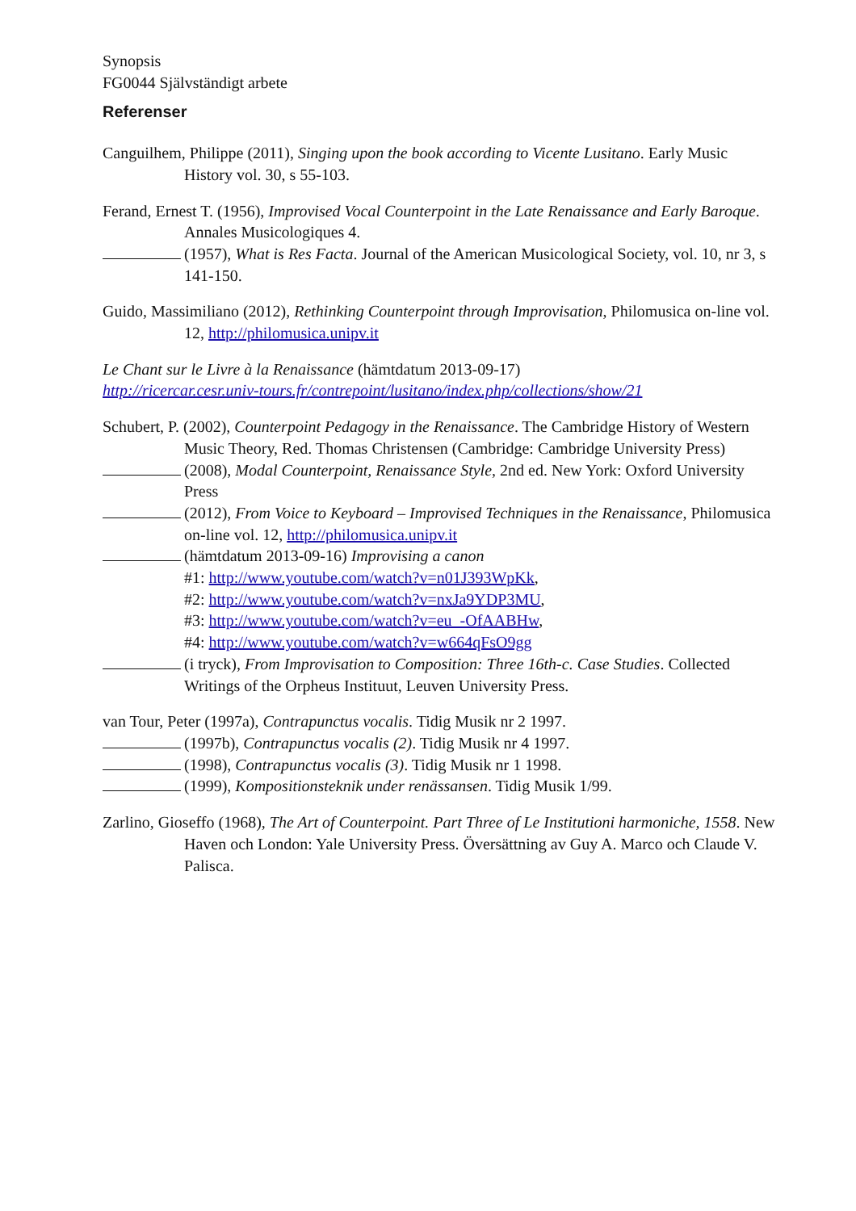Synopsis
FG0044 Självständigt arbete
Referenser
Canguilhem, Philippe (2011), Singing upon the book according to Vicente Lusitano. Early Music History vol. 30, s 55-103.
Ferand, Ernest T. (1956), Improvised Vocal Counterpoint in the Late Renaissance and Early Baroque. Annales Musicologiques 4.
(1957), What is Res Facta. Journal of the American Musicological Society, vol. 10, nr 3, s 141-150.
Guido, Massimiliano (2012), Rethinking Counterpoint through Improvisation, Philomusica on-line vol. 12, http://philomusica.unipv.it
Le Chant sur le Livre à la Renaissance (hämtdatum 2013-09-17)
http://ricercar.cesr.univ-tours.fr/contrepoint/lusitano/index.php/collections/show/21
Schubert, P. (2002), Counterpoint Pedagogy in the Renaissance. The Cambridge History of Western Music Theory, Red. Thomas Christensen (Cambridge: Cambridge University Press)
(2008), Modal Counterpoint, Renaissance Style, 2nd ed. New York: Oxford University Press
(2012), From Voice to Keyboard – Improvised Techniques in the Renaissance, Philomusica on-line vol. 12, http://philomusica.unipv.it
(hämtdatum 2013-09-16) Improvising a canon
#1: http://www.youtube.com/watch?v=n01J393WpKk,
#2: http://www.youtube.com/watch?v=nxJa9YDP3MU,
#3: http://www.youtube.com/watch?v=eu_-OfAABHw,
#4: http://www.youtube.com/watch?v=w664qFsO9gg
(i tryck), From Improvisation to Composition: Three 16th-c. Case Studies. Collected Writings of the Orpheus Instituut, Leuven University Press.
van Tour, Peter (1997a), Contrapunctus vocalis. Tidig Musik nr 2 1997.
(1997b), Contrapunctus vocalis (2). Tidig Musik nr 4 1997.
(1998), Contrapunctus vocalis (3). Tidig Musik nr 1 1998.
(1999), Kompositionsteknik under renässansen. Tidig Musik 1/99.
Zarlino, Gioseffo (1968), The Art of Counterpoint. Part Three of Le Institutioni harmoniche, 1558. New Haven och London: Yale University Press. Översättning av Guy A. Marco och Claude V. Palisca.